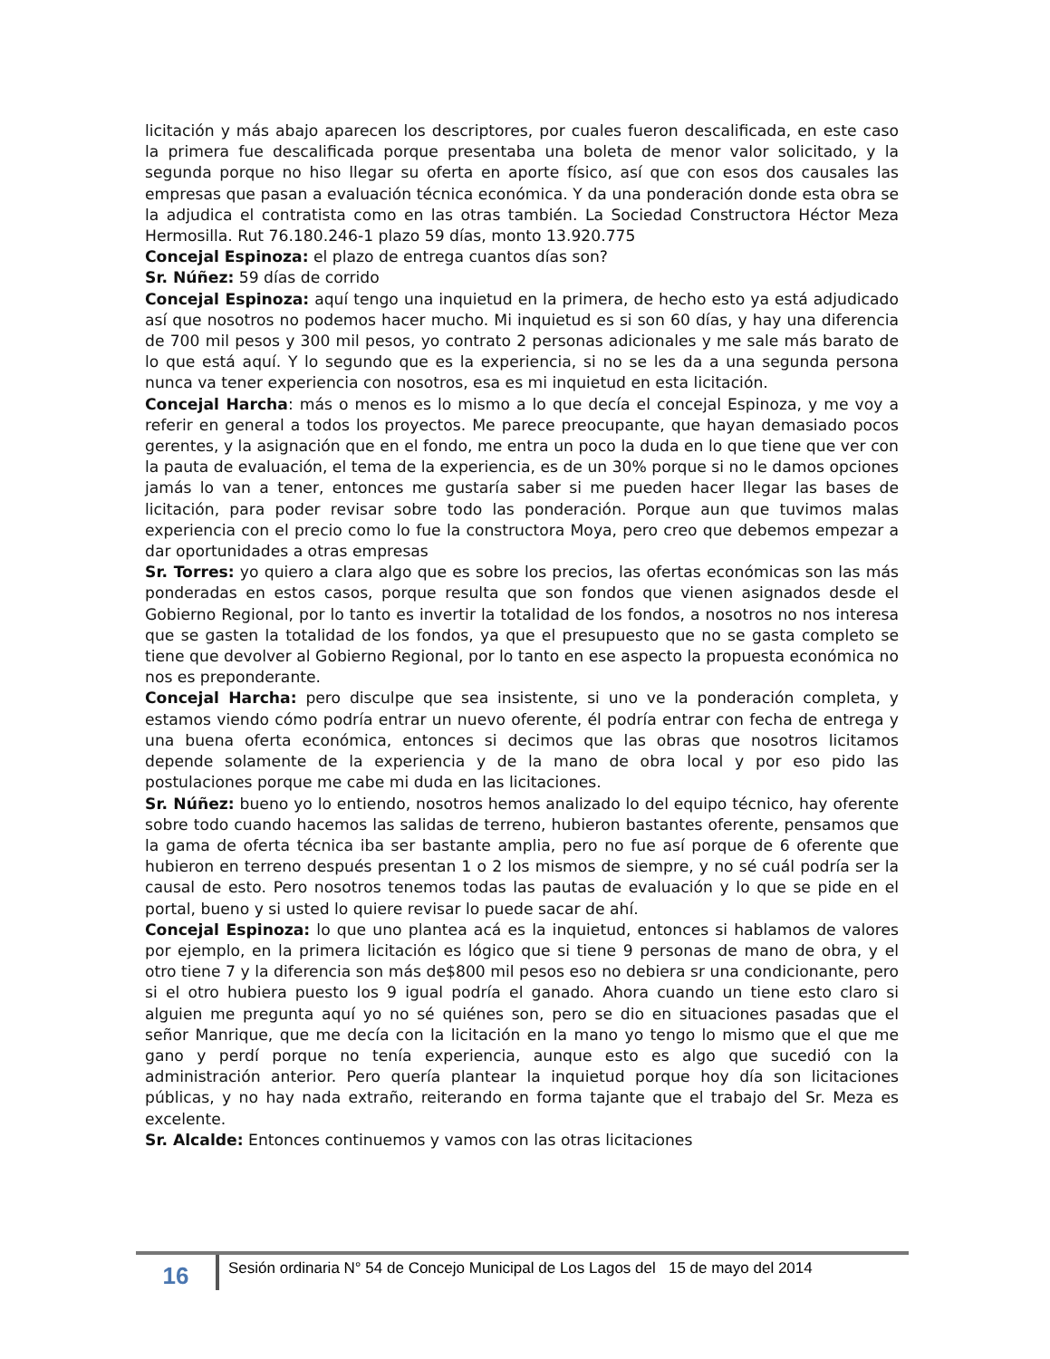licitación y más abajo aparecen los descriptores, por cuales fueron descalificada, en este caso la primera fue descalificada porque presentaba una boleta de menor valor solicitado, y la segunda porque no hiso llegar su oferta en aporte físico, así que con esos dos causales las empresas que pasan a evaluación técnica económica. Y da una ponderación donde esta obra se la adjudica el contratista como en las otras también. La Sociedad Constructora Héctor Meza Hermosilla. Rut 76.180.246-1 plazo 59 días, monto 13.920.775
Concejal Espinoza: el plazo de entrega cuantos días son?
Sr. Núñez: 59 días de corrido
Concejal Espinoza: aquí tengo una inquietud en la primera, de hecho esto ya está adjudicado así que nosotros no podemos hacer mucho. Mi inquietud es si son 60 días, y hay una diferencia de 700 mil pesos y 300 mil pesos, yo contrato 2 personas adicionales y me sale más barato de lo que está aquí. Y lo segundo que es la experiencia, si no se les da a una segunda persona nunca va tener experiencia con nosotros, esa es mi inquietud en esta licitación.
Concejal Harcha: más o menos es lo mismo a lo que decía el concejal Espinoza, y me voy a referir en general a todos los proyectos. Me parece preocupante, que hayan demasiado pocos gerentes, y la asignación que en el fondo, me entra un poco la duda en lo que tiene que ver con la pauta de evaluación, el tema de la experiencia, es de un 30% porque si no le damos opciones jamás lo van a tener, entonces me gustaría saber si me pueden hacer llegar las bases de licitación, para poder revisar sobre todo las ponderación. Porque aun que tuvimos malas experiencia con el precio como lo fue la constructora Moya, pero creo que debemos empezar a dar oportunidades a otras empresas
Sr. Torres: yo quiero a clara algo que es sobre los precios, las ofertas económicas son las más ponderadas en estos casos, porque resulta que son fondos que vienen asignados desde el Gobierno Regional, por lo tanto es invertir la totalidad de los fondos, a nosotros no nos interesa que se gasten la totalidad de los fondos, ya que el presupuesto que no se gasta completo se tiene que devolver al Gobierno Regional, por lo tanto en ese aspecto la propuesta económica no nos es preponderante.
Concejal Harcha: pero disculpe que sea insistente, si uno ve la ponderación completa, y estamos viendo cómo podría entrar un nuevo oferente, él podría entrar con fecha de entrega y una buena oferta económica, entonces si decimos que las obras que nosotros licitamos depende solamente de la experiencia y de la mano de obra local y por eso pido las postulaciones porque me cabe mi duda en las licitaciones.
Sr. Núñez: bueno yo lo entiendo, nosotros hemos analizado lo del equipo técnico, hay oferente sobre todo cuando hacemos las salidas de terreno, hubieron bastantes oferente, pensamos que la gama de oferta técnica iba ser bastante amplia, pero no fue así porque de 6 oferente que hubieron en terreno después presentan 1 o 2 los mismos de siempre, y no sé cuál podría ser la causal de esto. Pero nosotros tenemos todas las pautas de evaluación y lo que se pide en el portal, bueno y si usted lo quiere revisar lo puede sacar de ahí.
Concejal Espinoza: lo que uno plantea acá es la inquietud, entonces si hablamos de valores por ejemplo, en la primera licitación es lógico que si tiene 9 personas de mano de obra, y el otro tiene 7 y la diferencia son más de$800 mil pesos eso no debiera sr una condicionante, pero si el otro hubiera puesto los 9 igual podría el ganado. Ahora cuando un tiene esto claro si alguien me pregunta aquí yo no sé quiénes son, pero se dio en situaciones pasadas que el señor Manrique, que me decía con la licitación en la mano yo tengo lo mismo que el que me gano y perdí porque no tenía experiencia, aunque esto es algo que sucedió con la administración anterior. Pero quería plantear la inquietud porque hoy día son licitaciones públicas, y no hay nada extraño, reiterando en forma tajante que el trabajo del Sr. Meza es excelente.
Sr. Alcalde: Entonces continuemos y vamos con las otras licitaciones
16
Sesión ordinaria N° 54 de Concejo Municipal de Los Lagos del 15 de mayo del 2014